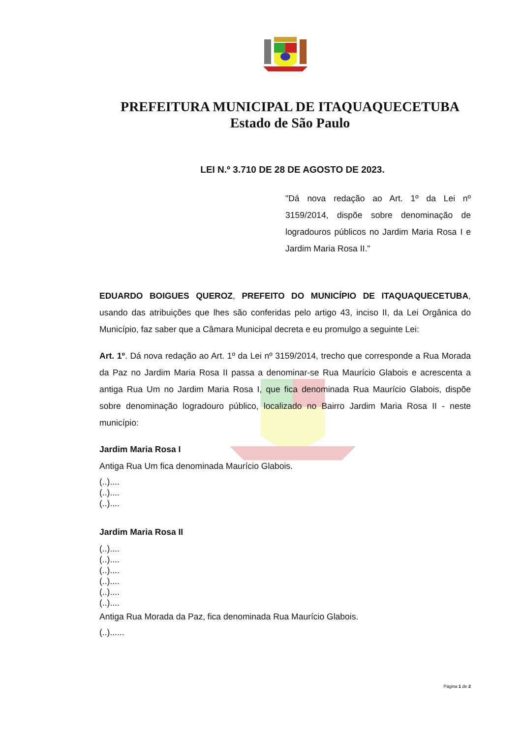PREFEITURA MUNICIPAL DE ITAQUAQUECETUBA
Estado de São Paulo
LEI N.º 3.710 DE 28 DE AGOSTO DE 2023.
"Dá nova redação ao Art. 1º da Lei nº 3159/2014, dispõe sobre denominação de logradouros públicos no Jardim Maria Rosa I e Jardim Maria Rosa II."
EDUARDO BOIGUES QUEROZ, PREFEITO DO MUNICÍPIO DE ITAQUAQUECETUBA, usando das atribuições que lhes são conferidas pelo artigo 43, inciso II, da Lei Orgânica do Município, faz saber que a Câmara Municipal decreta e eu promulgo a seguinte Lei:
Art. 1º. Dá nova redação ao Art. 1º da Lei nº 3159/2014, trecho que corresponde a Rua Morada da Paz no Jardim Maria Rosa II passa a denominar-se Rua Maurício Glabois e acrescenta a antiga Rua Um no Jardim Maria Rosa I, que fica denominada Rua Maurício Glabois, dispõe sobre denominação logradouro público, localizado no Bairro Jardim Maria Rosa II - neste município:
Jardim Maria Rosa I
Antiga Rua Um fica denominada Maurício Glabois.
(..)....
(..)....
(..)....
Jardim Maria Rosa II
(..)....
(..)....
(..)....
(..)....
(..)....
(..)....
Antiga Rua Morada da Paz, fica denominada Rua Maurício Glabois.
(..)......
Página 1 de 2